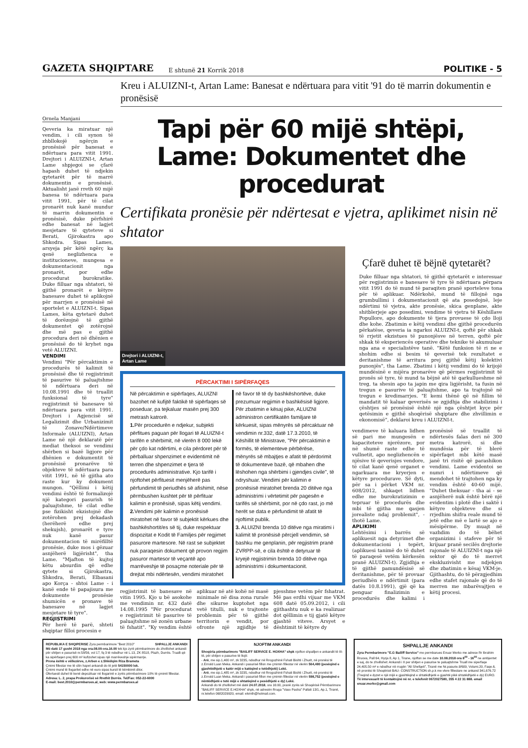GAZETA SHQIPTARE E shtunë 21 Korrik 2018 POLITIKE - 5
Kreu i ALUIZNI-t, Artan Lame: Banesat e ndërtuara para vitit '91 do të marrin dokumentin e pronësisë
Ornela Manjani
Qeveria ka miratuar një vendim, i cili synon të zhbllokojë ngërçin e pronësisë për banesat e ndërtuara para vitit 1991. Drejtori i ALUIZNI-t, Artan Lame shpjegoi se çfarë hapash duhet të ndjekin qytetarët për të marrë dokumentin e pronësisë. Aktualisht janë rreth 60 mijë banesa të ndërtuara para vitit 1991, për të cilat pronarët nuk kanë mundur të marrin dokumentin e pronësisë, duke përfshirë edhe banesat në lagjet mesjetare të qyteteve si Berati, Gjirokastra apo Shkodra. Sipas Lames, arsyeja për këtë ngërç ka qenë neglizhenca e institucioneve, mungesa e dokumentacionit nga pronarët, por edhe procedurat burokratike. Duke filluar nga shtatori, të gjithë pronarët e këtyre banesave duhet të aplikojnë për marrjen e pronësisë në sportelet e ALUIZNI-t. Sipas Lames, këta qytetarë duhet të dorëzojnë të gjithë dokumentet që zotërojnë dhe më pas e gjithë procedura deri në dhënien e pronësisë do të kryhet nga vetë ALUIZNI.
VENDIMI
Vendimi "Për përcaktimin e procedurës të kalimit të pronësisë dhe të regjistrimit të pasurive të paluajtshme të ndërtuara deri në 10.08.1991 dhe të truallit funksional të tyre" regjistrimit të banesave të ndërtuara para vitit 1991. Drejtori i Agjencisë së Legalizimit dhe Urbanizimit të Zonave/Ndërtimeve Informale (ALUIZNI), Artan Lame në një deklaratë për mediat theksoi se vendimi shërben si bazë ligjore për dhënien e dokumentit të pronësisë pronarëve të objekteve të ndërtuara para vitit 1991, në të gjitha ato raste kur ky dokument mungon. "Qëllimi i këtij vendimi është të formalizojë një kategori pasurish të paluajtshme, të cilat edhe pse fizikisht ekzistojnë dhe zotërohen prej dekadash (herëherë edhe prej shekujsh), pronarët e tyre nuk kanë pasur dokumentacion të mirëfilltë pronësie, duke mos i gëzuar asnjëherë ligjërisht", tha Lame. "Mjafton të kujtoj këtu absurdin që edhe qytete si Gjirokastra, Shkodra, Berati, Elbasani apo Korça - shtoi Lame - i kanë ende të papajisura me dokumente pronësie shumicën e pronave të banesave në lagjet mesjetare të tyre".
REGJISTRIMI
Për herë të parë, shteti shqiptar filloi procesin e
Tapi për 60 mijë shtëpi, Lame: Dokumentet dhe procedurat
Certifikata pronësie për ndërtesat e vjetra, aplikimet nisin në shtator
Drejtori i ALUIZNI-t,
Artan Lame
PËRCAKTIMI I SIPËRFAQES
Në përcaktimin e sipërfaqes, ALUIZNI bazohet në kufijtë faktikë të sipërfaqes së poseduar, pa tejkaluar masën prej 300 metrash katrorë.
1. Për procedurën e ndjekur, subjekti përfitues paguan për llogari të ALUIZNI-t tarifën e shërbimit, në vlerën 8 000 lekë për çdo kat ndërtimi, e cila përdoret për të përballuar shpenzimet e evidentimit në terren dhe shpenzimet e tjera të procedurës administrative. Kjo tarifë i njoftohet përfituesit menjëherë pas përfundimit të periudhës së afishimit, nëse përmbushen kushtet për të përfituar kalimin e pronësisë, sipas këtij vendimi.
2. Vendimi për kalimin e pronësisë miratohet në favor të subjektit kërkues dhe bashkëshortit/es së tij, duke respektuar dispozitat e Kodit të Familjes për regjimet pasurore martesore. Në rast se subjektet nuk paraqesin dokument që provon regjim pasuror martesor të veçantë apo marrëveshje të posaçme noteriale për të drejtat mbi ndërtesën, vendimi miratohet në favor të të dy bashkëshortëve, duke prezumuar regjimin e bashkësisë ligjore. Për zbatimin e kësaj pike, ALUIZNI administron certifikatën familjare të kërkuesit, sipas mënyrës së përcaktuar në vendimin nr.332, datë 17.3.2010, të Këshillit të Ministrave, "Për përcaktimin e formës, të elementeve përbërëse, mënyrës së mbajtjes e afatit të përdorimit të dokumenteve bazë, që mbahen dhe lëshohen nga shërbimi i gjendjes civile", të ndryshuar. Vendimi për kalimin e pronësisë miratohet brenda 20 ditëve nga administrimi i vërtetimit për pagesën e tarifës së shërbimit, por në çdo rast, jo më herët se data e përfundimit të afatit të njoftimit publik.
3. ALUIZNI brenda 10 ditëve nga miratimi i kalimit të pronësisë përcjell vendimin, së bashku me genplanin, për regjistrim pranë ZVRPP-së, e cila është e detyruar të kryejë regjistrimin brenda 10 ditëve nga administrimi i dokumentacionit.
regjistrimit të banesave në vitin 1995. Kjo u bë asokohe me vendimin nr. 432 datë 14.08.1995 "Për procedurat e regjistrimit të pasurive të paluajtshme në zonën urbane të fshatit". "Ky vendim është aplikuar në atë kohë në masë minimale në disa zona rurale dhe sikurse kuptohet nga vetë titulli, nuk e trajtonte problemin për të gjithë territorin e vendit, por ofronte një zgjidhje të pjesshme vetëm për fshatrat. Më pas erdhi vijuar me VKM 608 datë 05.09.2012, i cili gjithashtu nuk e ka realizuar dot qëllimin e tij gjatë këtyre gjashtë viteve. Arsyet e dështimit të këtyre dy
Çfarë duhet të bëjnë qytetarët?
Duke filluar nga shtatori, të gjithë qytetarët e interesuar për regjistrimin e banesave të tyre të ndërtuara përpara vitit 1991 do të mund të paraqiten pranë sporteleve tona për të aplikuar. Ndërkohë, mund të fillojnë nga grumbullimi i dokumentacionit që ata posedojnë, leje ndërtimi të vjetra, akte pronësie, skica genplane, akte shitblerjeje apo posedimi, vendime të vjetra të Këshillave Popullore, apo dokumente të tjera provuese të çdo lloji dhe kohe. Zbatimin e këtij vendimi dhe gjithë procedurën përkatëse, qeveria ia ngarkoi ALUIZNI-t, qoftë për shkak të rrjetit ekzistues të punonjësve në terren, qoftë për shkak të eksperiencës operative dhe teknike të akumuluar nga ana e specialistëve tanë. "Këtë funksion të ri ne e shohim edhe si besim të qeverisë tek rezultatet e deritanishme të arritura prej gjithë këtij kolektivi punonjës", tha Lame. Zbatimi i këtij vendimi do të krijojë mundësinë e mijëra pronarëve që përmes regjistrimit të pronës së tyre, të mund ta bëjnë atë të qarkullueshme në treg, ta shesin apo ta japin me qira ligjërisht, ta fusin në tregun e pasurive të paluajtshme, apo ta trajtojnë në tregun e kredimarrjes. "E kemi thënë që në fillim të mandatit të kaluar qeverisës se zgjidhja dhe stabilizimi i çështjes së pronësisë është një nga çështjet kyçe për qetësimin e gjithë shoqërisë shqiptare dhe zhvillimin e ekonomisë", deklaroi kreu i ALUIZNI-t.
vendimeve të kaluara lidhen së pari me mungesën e kapaciteteve njerëzore, por në shumë raste edhe të vullnetit, apo neglizhencën e njësive të qeverisjes vendore, të cilat kanë qenë organet e ngarkuara me kryerjen e këtyre procedurave. Së dyti, për sa i përket VKM nr. 608/2012, shkaqet lidhen edhe me burokratizimin e tepruar të procedurës dhe mbi të gjitha me qasjen jorealiste ndaj problemit", - thotë Lame.
APLIKIMI
Lehtësimi i barrës së aplikuesit nga detyrimet dhe dokumentacioni i tepërt, (aplikuesi tanimë do të duhet të paraqesë vetëm kërkesën pranë ALUIZNI-t). Zgjidhja e të gjithë pamundësisë së deritanishme, për të provuar periudhën e ndërtimit (para datës 10.8.1991), gjë që ka penguar finalizimin e procedurës dhe kalimi i pronësisë së truallit të ndërtesës falas deri në 300 metra katrorë, si dhe mundësia për të blerë sipërfaqet mbi këtë masë janë tri risitë që parashikon vendimi. Lame evidentoi se numri i ndërtimeve që mendohet të trajtohen nga ky vendim është 40-60 mijë. "Duhet theksuar - tha ai - se asnjëherë nuk është bërë një evidentim i plotë dhe i saktë i këtyre objekteve dhe si rrjedhim shifra reale mund të jetë edhe më e lartë se ajo e mësipërme. Dy muajt në vazhdim do të bëhet organizimi i stafeve për të krijuar pranë secilës drejtorie rajonale të ALUIZNI-t nga një sektor që do të merret ekskluzivisht me ndjekjen dhe zbatimin e kësaj VKM-je. Gjithashtu, do të përzgjedhim edhe stafet rajonale që do të merren me mbarëvajtjen e këtij procesi.
REPUBLIKA E SHQIPERISE Zyra permbarimore "Best 2010" SHPALLJE ANKANDI
Më datë 17 gusht 2018 nga ora.08.00-ora.16.00 tek kjo zyrë përmbarimore do zhvillohet ankandi për shitjen e pasurisë nr.58/56, vol 17, fq 3 të ndodhur në L.13, ZK 8518, Plazh, Durrës. Trualli që ka sipërfaqen prej 600 m² kufizohet sipas një marrëveshje sipërmarrje.
Prona është e vëllezërve, z.Arben e z.Shkëlqim Riza Brameta
Çmimi fillestar me të cilin hapet ankandi do të jetë 54150000 lek.
Çmimi mund të llogaritet edhe në euro sipas kursit të këmbimit ditor.
Ofertuesit duhet të kenë depozituar në llogarinë e zyrës përmbarimore 10% të çmimit fillestar.
Adresa: L. 2, prapa Prokurorisë së Rrethit Durrës. Tel/Fax: 052-22-6000
E-mail: best.2010@permbarues.al, web: www.permbarues.al
NJOFTIM ANKANDI
Shoqëria përmbarimore "BAILIFF SERVICE E. HOXHA" shpk njofton shpalljen e ankandit të III-të, për shitjen e pasurive të llojit:
- Arë, me sip.1,400 m², zk 3235, ndodhur në Rrogozhinë Fshati Bishti i Zhurit, në pronësi të z.Ernold Luan Meka. Ankandi i pasurisë fillon me çmimin fillestar në vlerën 564,480 (pesëqind e gjashtëdhjetë e katër mijë e katëqind e tetëdhjetë) Lekë.
- Arë, me sip.1,485 m², zk 3235, ndodhur në Rrogozhinë Fshati Bishti i Zhurit, në pronësi të z.Ernold Luan Meka. Ankandi i pasurisë fillon me çmimin fillestar në vlerën 598,752 (pesëqind e nëntëdhjetë e tetë mijë e shtatëqind e pesëdhjetë e dy) Lekë.
Ankandi do të zhvillohet më datë 24.07.2018, ora 16:00, pranë zyrës së Shoqërisë Përmbarimore "BAILIFF SERVICE E.HOXHA" shpk, në adresën Rruga "Vaso Pasha" Pallati 13/1, Ap.1, Tiranë, nr.telefon 0682029920, email: elvinth@hotmail.com.
SHPALLJE ANKANDI
Zyra Permbarimore "E.G Bailiff Service" me permbarues Enuar Merko me adrese Rr Ibrahim Rruova, Pall 64, Hyrja 8, Ap 1, Tirane, njofton se me date 10.08.2018 ora 8<sup>00</sup> - 16<sup>00</sup> ne ambjentet e saj, do te zhvillohet: Ankandi i II per shitjen e pasurise te paluajtshme Truall me siperfaqe 24,405.50 m² e ndodhur në rrugën "Ali Shefqeti", Tiranë me Nr.pasurie.9/609, Volumi.20, Faqe.6, në pronësi të Shoqërisë BAU- CONSTRUCTION sh.p.k me vlere fillestare ne ankand 341,676.72 (Treqind e dyzet e një mijë e gjashtëqind e shtatëdhjetë e gjashtë pikë shtatëdhjetë e dy) EURO.
Të interesuarit të kontaktojnë në nr. e telefonit 0672027580, 355 4 22 31 888. email enuar.merko@gmail.com